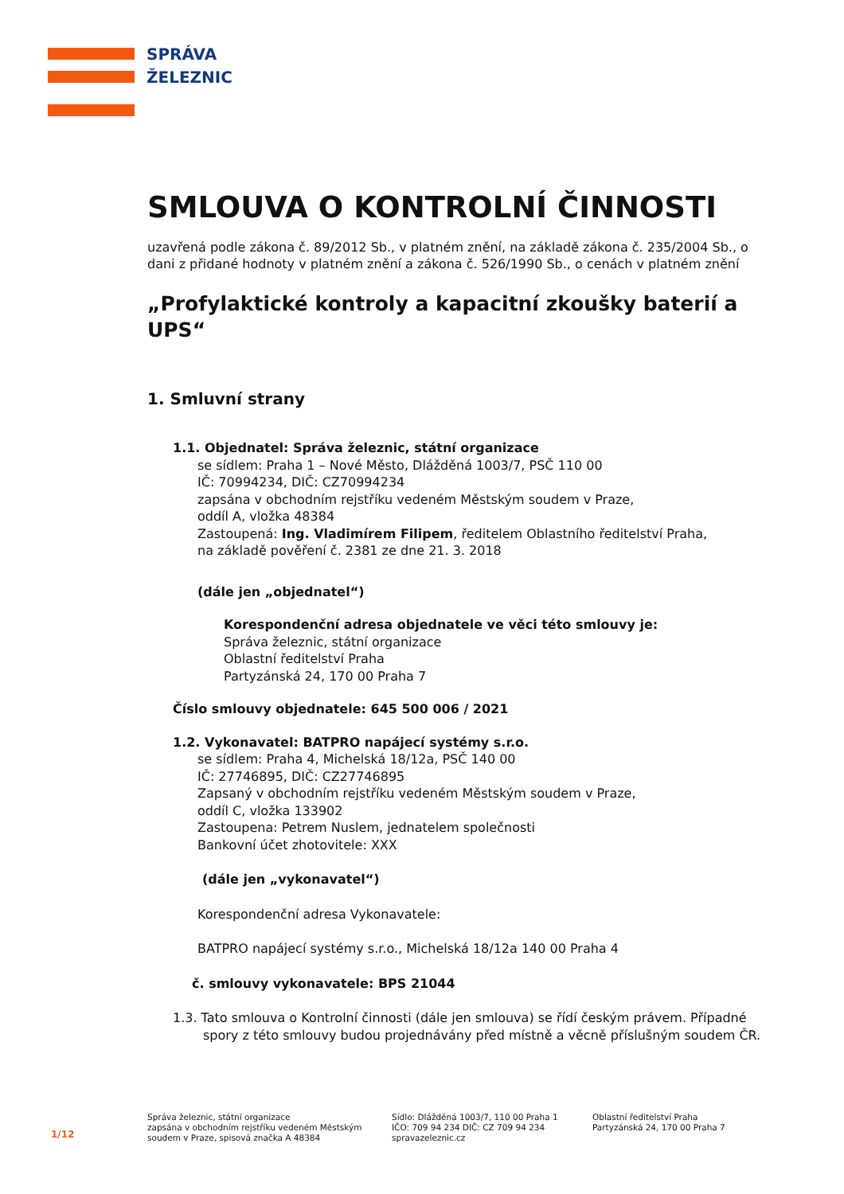SPRÁVA
ŽELEZNIC
SMLOUVA O KONTROLNÍ ČINNOSTI
uzavřená podle zákona č. 89/2012 Sb., v platném znění, na základě zákona č. 235/2004 Sb., o dani z přidané hodnoty v platném znění a zákona č. 526/1990 Sb., o cenách v platném znění
„Profylaktické kontroly a kapacitní zkoušky baterií a UPS“
1. Smluvní strany
1.1. Objednatel: Správa železnic, státní organizace
se sídlem: Praha 1 – Nové Město, Dlážděná 1003/7, PSČ 110 00
IČ: 70994234, DIČ: CZ70994234
zapsána v obchodním rejstříku vedeném Městským soudem v Praze,
oddíl A, vložka 48384
Zastoupená: Ing. Vladimírem Filipem, ředitelem Oblastního ředitelství Praha,
na základě pověření č. 2381 ze dne 21. 3. 2018
(dále jen „objednatel“)
Korespondenční adresa objednatele ve věci této smlouvy je:
Správa železnic, státní organizace
Oblastní ředitelství Praha
Partyzánská 24, 170 00 Praha 7
Číslo smlouvy objednatele: 645 500 006 / 2021
1.2. Vykonavatel: BATPRO napájecí systémy s.r.o.
se sídlem: Praha 4, Michelská 18/12a, PSČ 140 00
IČ: 27746895, DIČ: CZ27746895
Zapsaný v obchodním rejstříku vedeném Městským soudem v Praze,
oddíl C, vložka 133902
Zastoupena: Petrem Nuslem, jednatelem společnosti
Bankovní účet zhotovitele: XXX
(dále jen „vykonavatel“)
Korespondenční adresa Vykonavatele:
BATPRO napájecí systémy s.r.o., Michelská 18/12a 140 00 Praha 4
č. smlouvy vykonavatele: BPS 21044
1.3. Tato smlouva o Kontrolní činnosti (dále jen smlouva) se řídí českým právem. Případné spory z této smlouvy budou projednávány před místně a věcně příslušným soudem ČR.
1/12
Správa železnic, státní organizace
zapsána v obchodním rejstříku vedeném Městským soudem v Praze, spisová značka A 48384
Sídlo: Dlážděná 1003/7, 110 00 Praha 1
IČO: 709 94 234 DIČ: CZ 709 94 234
spravazeleznic.cz
Oblastní ředitelství Praha
Partyzánská 24, 170 00 Praha 7